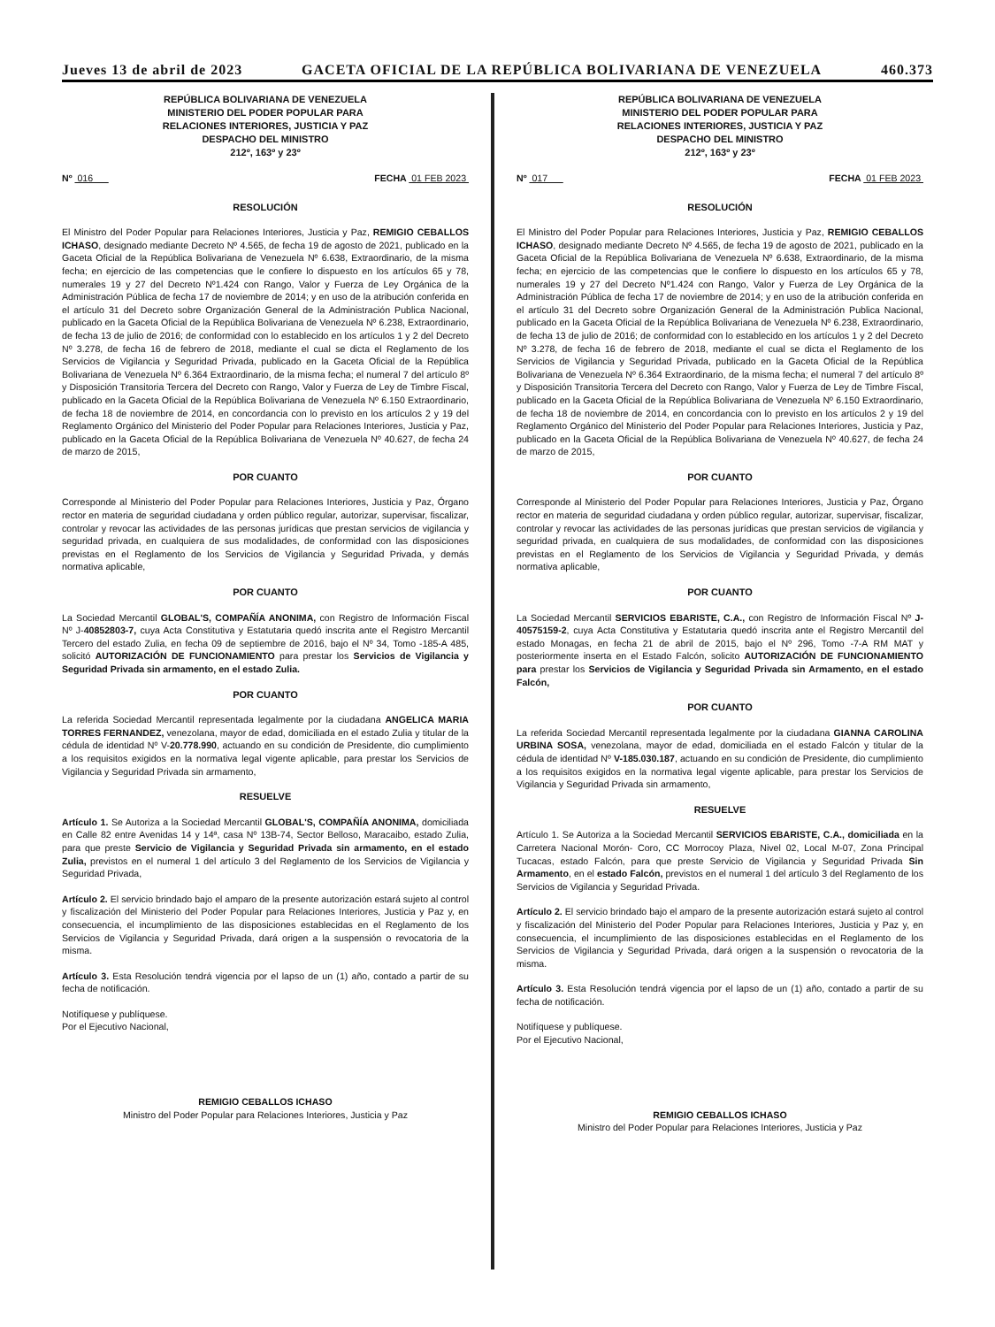Jueves 13 de abril de 2023 GACETA OFICIAL DE LA REPÚBLICA BOLIVARIANA DE VENEZUELA 460.373
REPÚBLICA BOLIVARIANA DE VENEZUELA
MINISTERIO DEL PODER POPULAR PARA
RELACIONES INTERIORES, JUSTICIA Y PAZ
DESPACHO DEL MINISTRO
212º, 163º y 23º
Nº 016 FECHA 01 FEB 2023
RESOLUCIÓN
El Ministro del Poder Popular para Relaciones Interiores, Justicia y Paz, REMIGIO CEBALLOS ICHASO, designado mediante Decreto Nº 4.565, de fecha 19 de agosto de 2021, publicado en la Gaceta Oficial de la República Bolivariana de Venezuela Nº 6.638, Extraordinario, de la misma fecha; en ejercicio de las competencias que le confiere lo dispuesto en los artículos 65 y 78, numerales 19 y 27 del Decreto Nº1.424 con Rango, Valor y Fuerza de Ley Orgánica de la Administración Pública de fecha 17 de noviembre de 2014; y en uso de la atribución conferida en el artículo 31 del Decreto sobre Organización General de la Administración Publica Nacional, publicado en la Gaceta Oficial de la República Bolivariana de Venezuela Nº 6.238, Extraordinario, de fecha 13 de julio de 2016; de conformidad con lo establecido en los artículos 1 y 2 del Decreto Nº 3.278, de fecha 16 de febrero de 2018, mediante el cual se dicta el Reglamento de los Servicios de Vigilancia y Seguridad Privada, publicado en la Gaceta Oficial de la República Bolivariana de Venezuela Nº 6.364 Extraordinario, de la misma fecha; el numeral 7 del artículo 8º y Disposición Transitoria Tercera del Decreto con Rango, Valor y Fuerza de Ley de Timbre Fiscal, publicado en la Gaceta Oficial de la República Bolivariana de Venezuela Nº 6.150 Extraordinario, de fecha 18 de noviembre de 2014, en concordancia con lo previsto en los artículos 2 y 19 del Reglamento Orgánico del Ministerio del Poder Popular para Relaciones Interiores, Justicia y Paz, publicado en la Gaceta Oficial de la República Bolivariana de Venezuela Nº 40.627, de fecha 24 de marzo de 2015,
POR CUANTO
Corresponde al Ministerio del Poder Popular para Relaciones Interiores, Justicia y Paz, Órgano rector en materia de seguridad ciudadana y orden público regular, autorizar, supervisar, fiscalizar, controlar y revocar las actividades de las personas jurídicas que prestan servicios de vigilancia y seguridad privada, en cualquiera de sus modalidades, de conformidad con las disposiciones previstas en el Reglamento de los Servicios de Vigilancia y Seguridad Privada, y demás normativa aplicable,
POR CUANTO
La Sociedad Mercantil GLOBAL'S, COMPAÑÍA ANONIMA, con Registro de Información Fiscal Nº J-40852803-7, cuya Acta Constitutiva y Estatutaria quedó inscrita ante el Registro Mercantil Tercero del estado Zulia, en fecha 09 de septiembre de 2016, bajo el Nº 34, Tomo -185-A 485, solicitó AUTORIZACIÓN DE FUNCIONAMIENTO para prestar los Servicios de Vigilancia y Seguridad Privada sin armamento, en el estado Zulia.
POR CUANTO
La referida Sociedad Mercantil representada legalmente por la ciudadana ANGELICA MARIA TORRES FERNANDEZ, venezolana, mayor de edad, domiciliada en el estado Zulia y titular de la cédula de identidad Nº V-20.778.990, actuando en su condición de Presidente, dio cumplimiento a los requisitos exigidos en la normativa legal vigente aplicable, para prestar los Servicios de Vigilancia y Seguridad Privada sin armamento,
RESUELVE
Artículo 1. Se Autoriza a la Sociedad Mercantil GLOBAL'S, COMPAÑÍA ANONIMA, domiciliada en Calle 82 entre Avenidas 14 y 14ª, casa Nº 13B-74, Sector Belloso, Maracaibo, estado Zulia, para que preste Servicio de Vigilancia y Seguridad Privada sin armamento, en el estado Zulia, previstos en el numeral 1 del artículo 3 del Reglamento de los Servicios de Vigilancia y Seguridad Privada,
Artículo 2. El servicio brindado bajo el amparo de la presente autorización estará sujeto al control y fiscalización del Ministerio del Poder Popular para Relaciones Interiores, Justicia y Paz y, en consecuencia, el incumplimiento de las disposiciones establecidas en el Reglamento de los Servicios de Vigilancia y Seguridad Privada, dará origen a la suspensión o revocatoria de la misma.
Artículo 3. Esta Resolución tendrá vigencia por el lapso de un (1) año, contado a partir de su fecha de notificación.
Notifíquese y publíquese.
Por el Ejecutivo Nacional,
REMIGIO CEBALLOS ICHASO
Ministro del Poder Popular para Relaciones Interiores, Justicia y Paz
REPÚBLICA BOLIVARIANA DE VENEZUELA
MINISTERIO DEL PODER POPULAR PARA
RELACIONES INTERIORES, JUSTICIA Y PAZ
DESPACHO DEL MINISTRO
212º, 163º y 23º
Nº 017 FECHA 01 FEB 2023
RESOLUCIÓN
El Ministro del Poder Popular para Relaciones Interiores, Justicia y Paz, REMIGIO CEBALLOS ICHASO, designado mediante Decreto Nº 4.565, de fecha 19 de agosto de 2021, publicado en la Gaceta Oficial de la República Bolivariana de Venezuela Nº 6.638, Extraordinario, de la misma fecha; en ejercicio de las competencias que le confiere lo dispuesto en los artículos 65 y 78, numerales 19 y 27 del Decreto Nº1.424 con Rango, Valor y Fuerza de Ley Orgánica de la Administración Pública de fecha 17 de noviembre de 2014; y en uso de la atribución conferida en el artículo 31 del Decreto sobre Organización General de la Administración Publica Nacional, publicado en la Gaceta Oficial de la República Bolivariana de Venezuela Nº 6.238, Extraordinario, de fecha 13 de julio de 2016; de conformidad con lo establecido en los artículos 1 y 2 del Decreto Nº 3.278, de fecha 16 de febrero de 2018, mediante el cual se dicta el Reglamento de los Servicios de Vigilancia y Seguridad Privada, publicado en la Gaceta Oficial de la República Bolivariana de Venezuela Nº 6.364 Extraordinario, de la misma fecha; el numeral 7 del artículo 8º y Disposición Transitoria Tercera del Decreto con Rango, Valor y Fuerza de Ley de Timbre Fiscal, publicado en la Gaceta Oficial de la República Bolivariana de Venezuela Nº 6.150 Extraordinario, de fecha 18 de noviembre de 2014, en concordancia con lo previsto en los artículos 2 y 19 del Reglamento Orgánico del Ministerio del Poder Popular para Relaciones Interiores, Justicia y Paz, publicado en la Gaceta Oficial de la República Bolivariana de Venezuela Nº 40.627, de fecha 24 de marzo de 2015,
POR CUANTO
Corresponde al Ministerio del Poder Popular para Relaciones Interiores, Justicia y Paz, Órgano rector en materia de seguridad ciudadana y orden público regular, autorizar, supervisar, fiscalizar, controlar y revocar las actividades de las personas jurídicas que prestan servicios de vigilancia y seguridad privada, en cualquiera de sus modalidades, de conformidad con las disposiciones previstas en el Reglamento de los Servicios de Vigilancia y Seguridad Privada, y demás normativa aplicable,
POR CUANTO
La Sociedad Mercantil SERVICIOS EBARISTE, C.A., con Registro de Información Fiscal Nº J-40575159-2, cuya Acta Constitutiva y Estatutaria quedó inscrita ante el Registro Mercantil del estado Monagas, en fecha 21 de abril de 2015, bajo el Nº 296, Tomo -7-A RM MAT y posteriormente inserta en el Estado Falcón, solicito AUTORIZACIÓN DE FUNCIONAMIENTO para prestar los Servicios de Vigilancia y Seguridad Privada sin Armamento, en el estado Falcón,
POR CUANTO
La referida Sociedad Mercantil representada legalmente por la ciudadana GIANNA CAROLINA URBINA SOSA, venezolana, mayor de edad, domiciliada en el estado Falcón y titular de la cédula de identidad Nº V-185.030.187, actuando en su condición de Presidente, dio cumplimiento a los requisitos exigidos en la normativa legal vigente aplicable, para prestar los Servicios de Vigilancia y Seguridad Privada sin armamento,
RESUELVE
Artículo 1. Se Autoriza a la Sociedad Mercantil SERVICIOS EBARISTE, C.A., domiciliada en la Carretera Nacional Morón- Coro, CC Morrocoy Plaza, Nivel 02, Local M-07, Zona Principal Tucacas, estado Falcón, para que preste Servicio de Vigilancia y Seguridad Privada Sin Armamento, en el estado Falcón, previstos en el numeral 1 del artículo 3 del Reglamento de los Servicios de Vigilancia y Seguridad Privada.
Artículo 2. El servicio brindado bajo el amparo de la presente autorización estará sujeto al control y fiscalización del Ministerio del Poder Popular para Relaciones Interiores, Justicia y Paz y, en consecuencia, el incumplimiento de las disposiciones establecidas en el Reglamento de los Servicios de Vigilancia y Seguridad Privada, dará origen a la suspensión o revocatoria de la misma.
Artículo 3. Esta Resolución tendrá vigencia por el lapso de un (1) año, contado a partir de su fecha de notificación.
Notifíquese y publíquese.
Por el Ejecutivo Nacional,
REMIGIO CEBALLOS ICHASO
Ministro del Poder Popular para Relaciones Interiores, Justicia y Paz